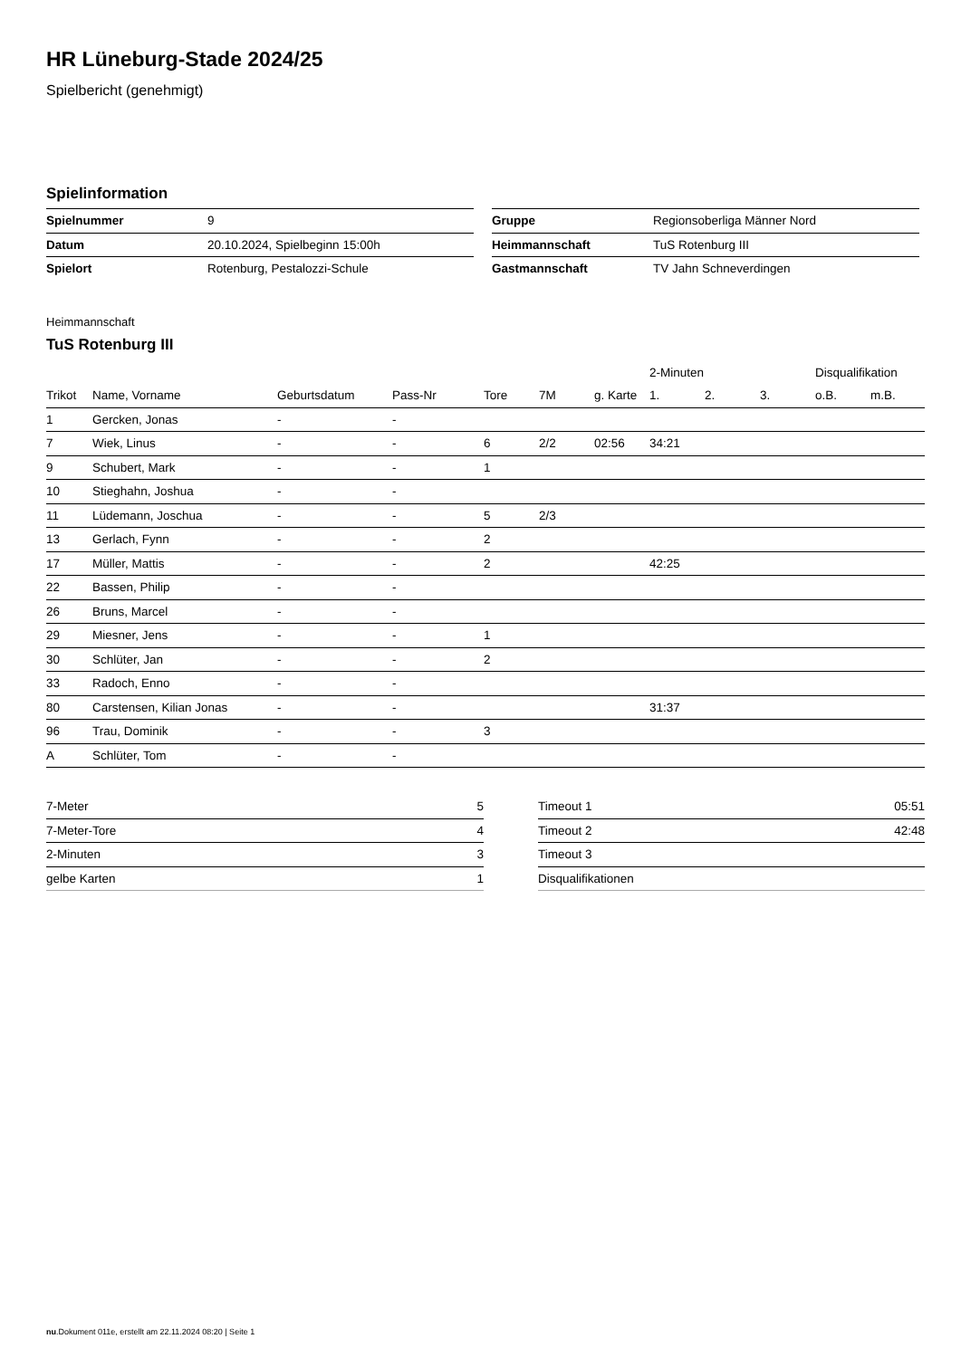HR Lüneburg-Stade 2024/25
Spielbericht (genehmigt)
Spielinformation
| Spielnummer | 9 |
| Datum | 20.10.2024, Spielbeginn 15:00h |
| Spielort | Rotenburg, Pestalozzi-Schule |
| Gruppe | Regionsoberliga Männer Nord |
| Heimmannschaft | TuS Rotenburg III |
| Gastmannschaft | TV Jahn Schneverdingen |
Heimmannschaft
TuS Rotenburg III
| | | | | | | | 2-Minuten | | | Disqualifikation | |
| --- | --- | --- | --- | --- | --- | --- | --- | --- | --- | --- | --- |
| Trikot | Name, Vorname | Geburtsdatum | Pass-Nr | Tore | 7M | g. Karte | 1. | 2. | 3. | o.B. | m.B. |
| 1 | Gercken, Jonas | - | - | | | | | | | | |
| 7 | Wiek, Linus | - | - | 6 | 2/2 | 02:56 | 34:21 | | | | |
| 9 | Schubert, Mark | - | - | 1 | | | | | | | |
| 10 | Stieghahn, Joshua | - | - | | | | | | | | |
| 11 | Lüdemann, Joschua | - | - | 5 | 2/3 | | | | | | |
| 13 | Gerlach, Fynn | - | - | 2 | | | | | | | |
| 17 | Müller, Mattis | - | - | 2 | | | 42:25 | | | | |
| 22 | Bassen, Philip | - | - | | | | | | | | |
| 26 | Bruns, Marcel | - | - | | | | | | | | |
| 29 | Miesner, Jens | - | - | 1 | | | | | | | |
| 30 | Schlüter, Jan | - | - | 2 | | | | | | | |
| 33 | Radoch, Enno | - | - | | | | | | | | |
| 80 | Carstensen, Kilian Jonas | - | - | | | | 31:37 | | | | |
| 96 | Trau, Dominik | - | - | 3 | | | | | | | |
| A | Schlüter, Tom | - | - | | | | | | | | |
| 7-Meter | 5 |
| 7-Meter-Tore | 4 |
| 2-Minuten | 3 |
| gelbe Karten | 1 |
| Timeout 1 | 05:51 |
| Timeout 2 | 42:48 |
| Timeout 3 | |
| Disqualifikationen | |
nu.Dokument 011e, erstellt am 22.11.2024 08:20 | Seite 1